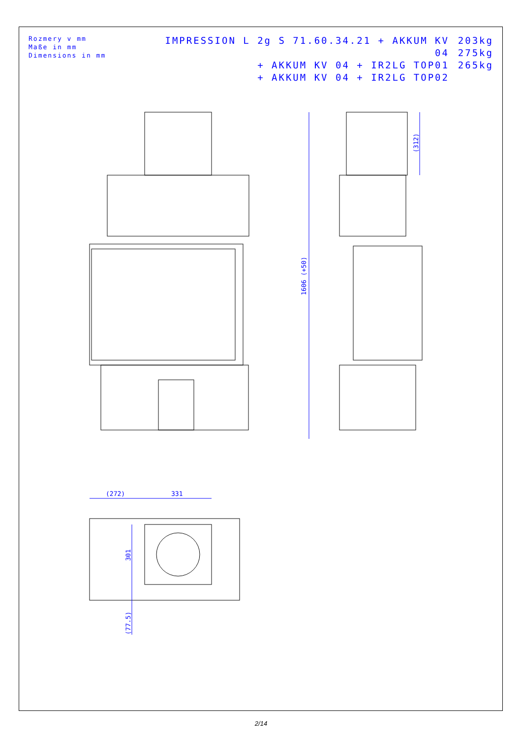Rozmery v mm
Maße in mm
Dimensions in mm
IMPRESSION L 2g S 71.60.34.21 + AKKUM KV 04
+ AKKUM KV 04 + IR2LG TOP01
+ AKKUM KV 04 + IR2LG TOP02
203kg
275kg
265kg
1606 (+50)
(312)
(272)
331
301
(77.5)
2/14